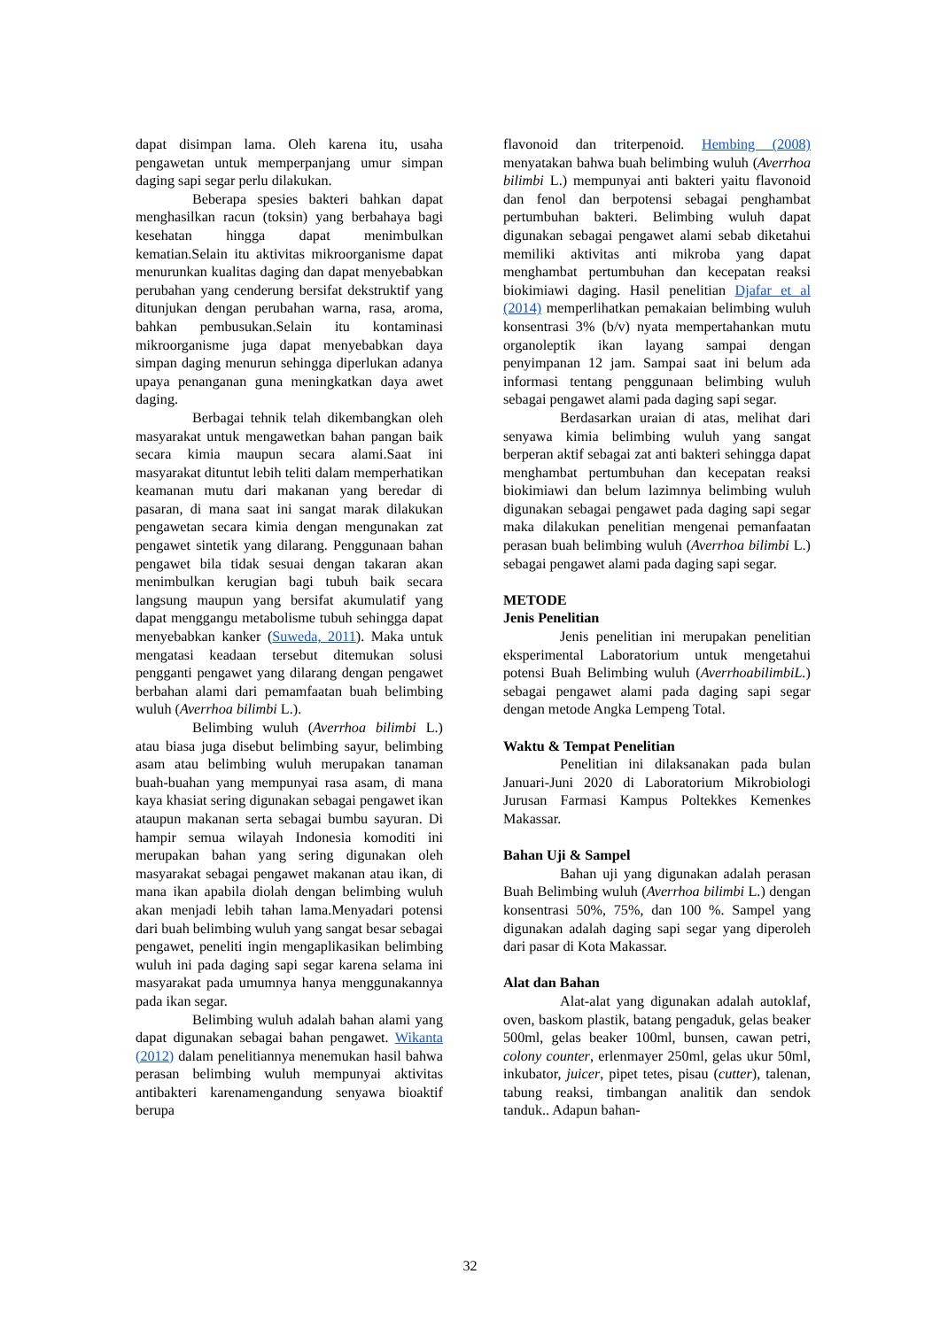dapat disimpan lama. Oleh karena itu, usaha pengawetan untuk memperpanjang umur simpan daging sapi segar perlu dilakukan.
Beberapa spesies bakteri bahkan dapat menghasilkan racun (toksin) yang berbahaya bagi kesehatan hingga dapat menimbulkan kematian.Selain itu aktivitas mikroorganisme dapat menurunkan kualitas daging dan dapat menyebabkan perubahan yang cenderung bersifat dekstruktif yang ditunjukan dengan perubahan warna, rasa, aroma, bahkan pembusukan.Selain itu kontaminasi mikroorganisme juga dapat menyebabkan daya simpan daging menurun sehingga diperlukan adanya upaya penanganan guna meningkatkan daya awet daging.
Berbagai tehnik telah dikembangkan oleh masyarakat untuk mengawetkan bahan pangan baik secara kimia maupun secara alami.Saat ini masyarakat dituntut lebih teliti dalam memperhatikan keamanan mutu dari makanan yang beredar di pasaran, di mana saat ini sangat marak dilakukan pengawetan secara kimia dengan mengunakan zat pengawet sintetik yang dilarang. Penggunaan bahan pengawet bila tidak sesuai dengan takaran akan menimbulkan kerugian bagi tubuh baik secara langsung maupun yang bersifat akumulatif yang dapat menggangu metabolisme tubuh sehingga dapat menyebabkan kanker (Suweda, 2011). Maka untuk mengatasi keadaan tersebut ditemukan solusi pengganti pengawet yang dilarang dengan pengawet berbahan alami dari pemamfaatan buah belimbing wuluh (Averrhoa bilimbi L.).
Belimbing wuluh (Averrhoa bilimbi L.) atau biasa juga disebut belimbing sayur, belimbing asam atau belimbing wuluh merupakan tanaman buah-buahan yang mempunyai rasa asam, di mana kaya khasiat sering digunakan sebagai pengawet ikan ataupun makanan serta sebagai bumbu sayuran. Di hampir semua wilayah Indonesia komoditi ini merupakan bahan yang sering digunakan oleh masyarakat sebagai pengawet makanan atau ikan, di mana ikan apabila diolah dengan belimbing wuluh akan menjadi lebih tahan lama.Menyadari potensi dari buah belimbing wuluh yang sangat besar sebagai pengawet, peneliti ingin mengaplikasikan belimbing wuluh ini pada daging sapi segar karena selama ini masyarakat pada umumnya hanya menggunakannya pada ikan segar.
Belimbing wuluh adalah bahan alami yang dapat digunakan sebagai bahan pengawet. Wikanta (2012) dalam penelitiannya menemukan hasil bahwa perasan belimbing wuluh mempunyai aktivitas antibakteri karenamengandung senyawa bioaktif berupa
flavonoid dan triterpenoid. Hembing (2008) menyatakan bahwa buah belimbing wuluh (Averrhoa bilimbi L.) mempunyai anti bakteri yaitu flavonoid dan fenol dan berpotensi sebagai penghambat pertumbuhan bakteri. Belimbing wuluh dapat digunakan sebagai pengawet alami sebab diketahui memiliki aktivitas anti mikroba yang dapat menghambat pertumbuhan dan kecepatan reaksi biokimiawi daging. Hasil penelitian Djafar et al (2014) memperlihatkan pemakaian belimbing wuluh konsentrasi 3% (b/v) nyata mempertahankan mutu organoleptik ikan layang sampai dengan penyimpanan 12 jam. Sampai saat ini belum ada informasi tentang penggunaan belimbing wuluh sebagai pengawet alami pada daging sapi segar.
Berdasarkan uraian di atas, melihat dari senyawa kimia belimbing wuluh yang sangat berperan aktif sebagai zat anti bakteri sehingga dapat menghambat pertumbuhan dan kecepatan reaksi biokimiawi dan belum lazimnya belimbing wuluh digunakan sebagai pengawet pada daging sapi segar maka dilakukan penelitian mengenai pemanfaatan perasan buah belimbing wuluh (Averrhoa bilimbi L.) sebagai pengawet alami pada daging sapi segar.
METODE
Jenis Penelitian
Jenis penelitian ini merupakan penelitian eksperimental Laboratorium untuk mengetahui potensi Buah Belimbing wuluh (AverrhoabilimbiL.) sebagai pengawet alami pada daging sapi segar dengan metode Angka Lempeng Total.
Waktu & Tempat Penelitian
Penelitian ini dilaksanakan pada bulan Januari-Juni 2020 di Laboratorium Mikrobiologi Jurusan Farmasi Kampus Poltekkes Kemenkes Makassar.
Bahan Uji & Sampel
Bahan uji yang digunakan adalah perasan Buah Belimbing wuluh (Averrhoa bilimbi L.) dengan konsentrasi 50%, 75%, dan 100 %. Sampel yang digunakan adalah daging sapi segar yang diperoleh dari pasar di Kota Makassar.
Alat dan Bahan
Alat-alat yang digunakan adalah autoklaf, oven, baskom plastik, batang pengaduk, gelas beaker 500ml, gelas beaker 100ml, bunsen, cawan petri, colony counter, erlenmayer 250ml, gelas ukur 50ml, inkubator, juicer, pipet tetes, pisau (cutter), talenan, tabung reaksi, timbangan analitik dan sendok tanduk.. Adapun bahan-
32